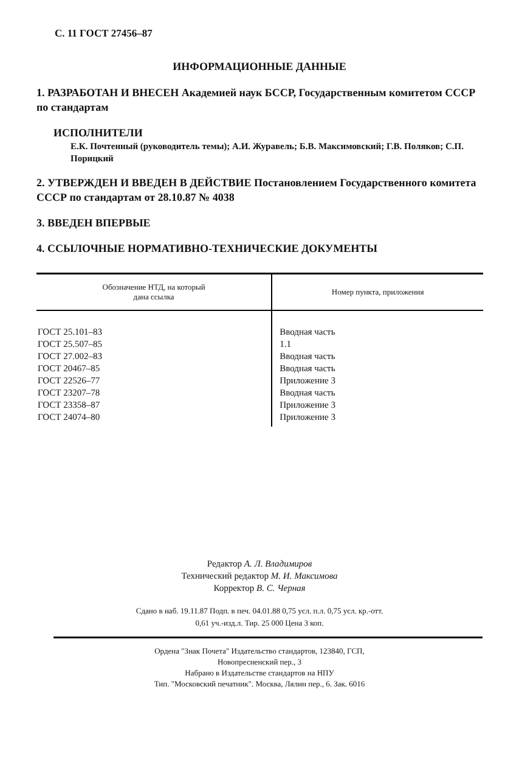С. 11 ГОСТ 27456–87
ИНФОРМАЦИОННЫЕ ДАННЫЕ
1. РАЗРАБОТАН И ВНЕСЕН Академией наук БССР, Государственным комитетом СССР по стандартам
ИСПОЛНИТЕЛИ
Е.К. Почтенный (руководитель темы); А.И. Журавель; Б.В. Максимовский; Г.В. Поляков; С.П. Порицкий
2. УТВЕРЖДЕН И ВВЕДЕН В ДЕЙСТВИЕ Постановлением Государственного комитета СССР по стандартам от 28.10.87 № 4038
3. ВВЕДЕН ВПЕРВЫЕ
4. ССЫЛОЧНЫЕ НОРМАТИВНО-ТЕХНИЧЕСКИЕ ДОКУМЕНТЫ
| Обозначение НТД, на который дана ссылка | Номер пункта, приложения |
| --- | --- |
| ГОСТ 25.101–83 | Вводная часть |
| ГОСТ 25.507–85 | 1.1 |
| ГОСТ 27.002–83 | Вводная часть |
| ГОСТ 20467–85 | Вводная часть |
| ГОСТ 22526–77 | Приложение 3 |
| ГОСТ 23207–78 | Вводная часть |
| ГОСТ 23358–87 | Приложение 3 |
| ГОСТ 24074–80 | Приложение 3 |
Редактор А. Л. Владимиров
Технический редактор М. И. Максимова
Корректор В. С. Черная
Сдано в наб. 19.11.87 Подп. в печ. 04.01.88 0,75 усл. п.л. 0,75 усл. кр.-отт.
0,61 уч.-изд.л. Тир. 25 000 Цена 3 коп.
Ордена "Знак Почета" Издательство стандартов, 123840, ГСП,
Новопресненский пер., 3
Набрано в Издательстве стандартов на НПУ
Тип. "Московский печатник". Москва, Лялин пер., 6. Зак. 6016